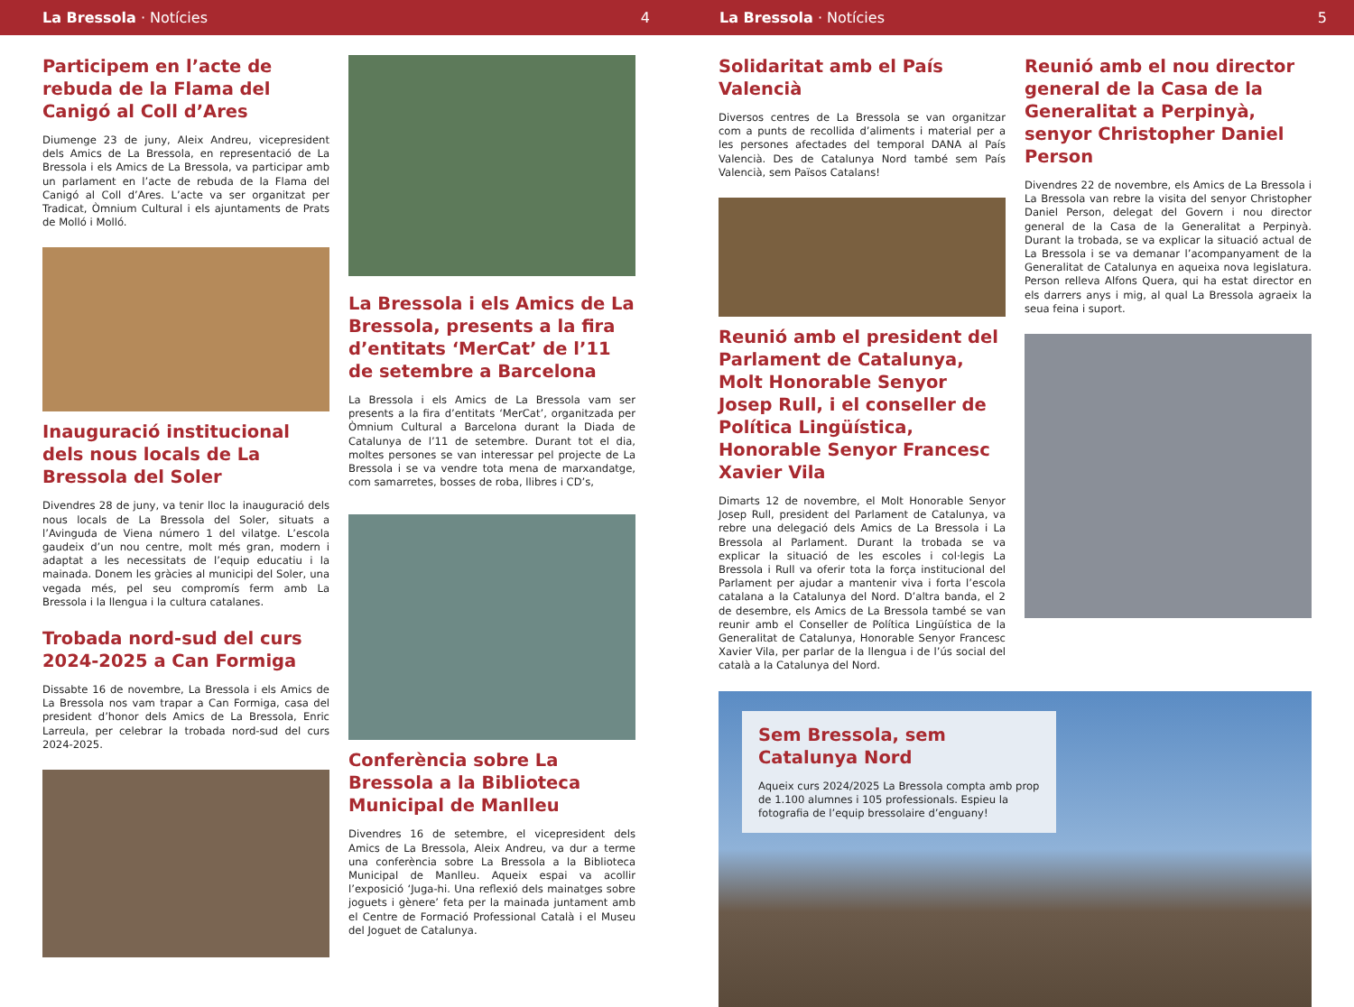La Bressola · Notícies 4
Participem en l’acte de rebuda de la Flama del Canigó al Coll d’Ares
Diumenge 23 de juny, Aleix Andreu, vicepresident dels Amics de La Bressola, en representació de La Bressola i els Amics de La Bressola, va participar amb un parlament en l’acte de rebuda de la Flama del Canigó al Coll d’Ares. L’acte va ser organitzat per Tradicat, Òmnium Cultural i els ajuntaments de Prats de Molló i Molló.
Inauguració institucional dels nous locals de La Bressola del Soler
Divendres 28 de juny, va tenir lloc la inauguració dels nous locals de La Bressola del Soler, situats a l’Avinguda de Viena número 1 del vilatge. L’escola gaudeix d’un nou centre, molt més gran, modern i adaptat a les necessitats de l’equip educatiu i la mainada. Donem les gràcies al municipi del Soler, una vegada més, pel seu compromís ferm amb La Bressola i la llengua i la cultura catalanes.
Trobada nord-sud del curs 2024-2025 a Can Formiga
Dissabte 16 de novembre, La Bressola i els Amics de La Bressola nos vam trapar a Can Formiga, casa del president d’honor dels Amics de La Bressola, Enric Larreula, per celebrar la trobada nord-sud del curs 2024-2025.
La Bressola i els Amics de La Bressola, presents a la fira d’entitats ‘MerCat’ de l’11 de setembre a Barcelona
La Bressola i els Amics de La Bressola vam ser presents a la fira d’entitats ‘MerCat’, organitzada per Òmnium Cultural a Barcelona durant la Diada de Catalunya de l’11 de setembre. Durant tot el dia, moltes persones se van interessar pel projecte de La Bressola i se va vendre tota mena de marxandatge, com samarretes, bosses de roba, llibres i CD’s,
Conferència sobre La Bressola a la Biblioteca Municipal de Manlleu
Divendres 16 de setembre, el vicepresident dels Amics de La Bressola, Aleix Andreu, va dur a terme una conferència sobre La Bressola a la Biblioteca Municipal de Manlleu. Aqueix espai va acollir l’exposició ‘Juga-hi. Una reflexió dels mainatges sobre joguets i gènere’ feta per la mainada juntament amb el Centre de Formació Professional Català i el Museu del Joguet de Catalunya.
La Bressola · Notícies 5
Solidaritat amb el País Valencià
Diversos centres de La Bressola se van organitzar com a punts de recollida d’aliments i material per a les persones afectades del temporal DANA al País Valencià. Des de Catalunya Nord també sem País Valencià, sem Països Catalans!
Reunió amb el president del Parlament de Catalunya, Molt Honorable Senyor Josep Rull, i el conseller de Política Lingüística, Honorable Senyor Francesc Xavier Vila
Dimarts 12 de novembre, el Molt Honorable Senyor Josep Rull, president del Parlament de Catalunya, va rebre una delegació dels Amics de La Bressola i La Bressola al Parlament. Durant la trobada se va explicar la situació de les escoles i col·legis La Bressola i Rull va oferir tota la força institucional del Parlament per ajudar a mantenir viva i forta l’escola catalana a la Catalunya del Nord. D’altra banda, el 2 de desembre, els Amics de La Bressola també se van reunir amb el Conseller de Política Lingüística de la Generalitat de Catalunya, Honorable Senyor Francesc Xavier Vila, per parlar de la llengua i de l’ús social del català a la Catalunya del Nord.
Reunió amb el nou director general de la Casa de la Generalitat a Perpinyà, senyor Christopher Daniel Person
Divendres 22 de novembre, els Amics de La Bressola i La Bressola van rebre la visita del senyor Christopher Daniel Person, delegat del Govern i nou director general de la Casa de la Generalitat a Perpinyà. Durant la trobada, se va explicar la situació actual de La Bressola i se va demanar l’acompanyament de la Generalitat de Catalunya en aqueixa nova legislatura. Person relleva Alfons Quera, qui ha estat director en els darrers anys i mig, al qual La Bressola agraeix la seua feina i suport.
Sem Bressola, sem Catalunya Nord
Aqueix curs 2024/2025 La Bressola compta amb prop de 1.100 alumnes i 105 professionals. Espieu la fotografia de l’equip bressolaire d’enguany!